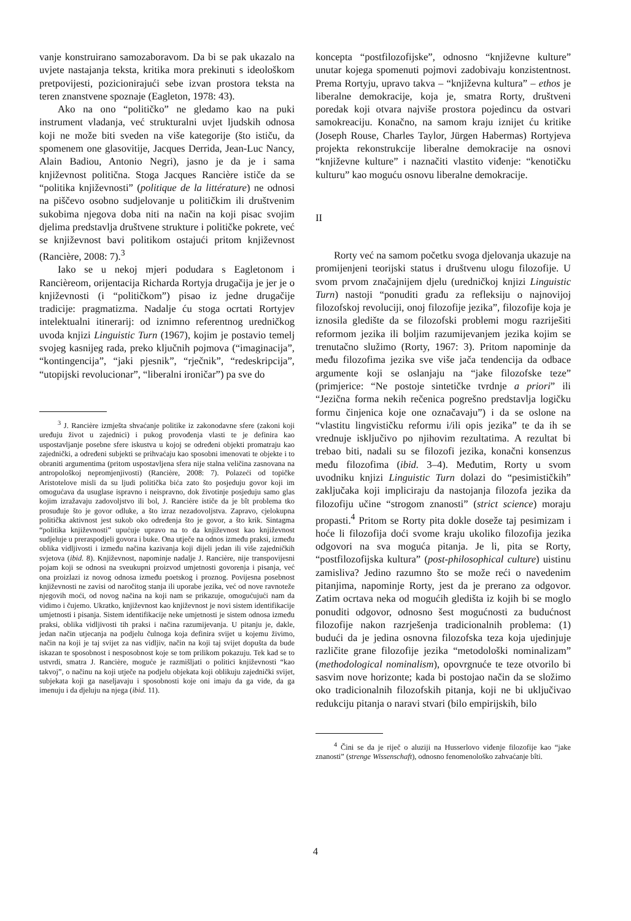vanje konstruirano samozaboravom. Da bi se pak ukazalo na uvjete nastajanja teksta, kritika mora prekinuti s ideološkom pretpovijesti, pozicionirajući sebe izvan prostora teksta na teren znanstvene spoznaje (Eagleton, 1978: 43).
Ako na ono “političko” ne gledamo kao na puki instrument vladanja, već strukturalni uvjet ljudskih odnosa koji ne može biti sveden na više kategorije (što ističu, da spomenem one glasovitije, Jacques Derrida, Jean-Luc Nancy, Alain Badiou, Antonio Negri), jasno je da je i sama književnost politična. Stoga Jacques Rancière ističe da se “politika književnosti” (politique de la littérature) ne odnosi na piščevo osobno sudjelovanje u političkim ili društvenim sukobima njegova doba niti na način na koji pisac svojim djelima predstavlja društvene strukture i političke pokrete, već se književnost bavi politikom ostajući pritom književnost (Rancière, 2008: 7).<sup>3</sup>
Iako se u nekoj mjeri podudara s Eagletonom i Rancièreom, orijentacija Richarda Rortyja drugačija je jer je o književnosti (i “političkom”) pisao iz jedne drugačije tradicije: pragmatizma. Nadalje ću stoga ocrtati Rortyjev intelektualni itinerarij: od iznimno referentnog uredničkog uvoda knjizi Linguistic Turn (1967), kojim je postavio temelj svojeg kasnijeg rada, preko ključnih pojmova (“imaginacija”, “kontingencija”, “jaki pjesnik”, “rječnik”, “redeskripcija”, “utopijski revolucionar”, “liberalni ironičar”) pa sve do
<sup>3</sup> J. Rancière izmješta shvaćanje politike iz zakonodavne sfere (zakoni koji uređuju život u zajednici) i pukog provođenja vlasti te je definira kao uspostavljanje posebne sfere iskustva u kojoj se određeni objekti promatraju kao zajednički, a određeni subjekti se prihvaćaju kao sposobni imenovati te objekte i to obraniti argumentima (pritom uspostavljena sfera nije stalna veličina zasnovana na antropološkoj nepromjenjivosti) (Rancière, 2008: 7). Polazeći od topičke Aristotelove misli da su ljudi politička bića zato što posjeduju govor koji im omogućava da usuglase ispravno i neispravno, dok životinje posjeduju samo glas kojim izražavaju zadovoljstvo ili bol, J. Rancière ističe da je bît problema tko prosuđuje što je govor odluke, a što izraz nezadovoljstva. Zapravo, cjelokupna politička aktivnost jest sukob oko određenja što je govor, a što krik. Sintagma “politika književnosti” upućuje upravo na to da književnost kao književnost sudjeluje u preraspodjeli govora i buke. Ona utječe na odnos između praksi, između oblika vidljivosti i između načina kazivanja koji dijeli jedan ili više zajedničkih svjetova (ibid. 8). Književnost, napominje nadalje J. Rancière, nije transpovijesni pojam koji se odnosi na sveukupni proizvod umjetnosti govorenja i pisanja, već ona proizlazi iz novog odnosa između poetskog i proznog. Povijesna posebnost književnosti ne zavisi od naročitog stanja ili uporabe jezika, već od nove ravnoteže njegovih moći, od novog načina na koji nam se prikazuje, omogućujući nam da vidimo i čujemo. Ukratko, književnost kao književnost je novi sistem identifikacije umjetnosti i pisanja. Sistem identifikacije neke umjetnosti je sistem odnosa između praksi, oblika vidljivosti tih praksi i načina razumijevanja. U pitanju je, dakle, jedan način utjecanja na podjelu čulnoga koja definira svijet u kojemu živimo, način na koji je taj svijet za nas vidljiv, način na koji taj svijet dopušta da bude iskazan te sposobnost i nesposobnost koje se tom prilikom pokazuju. Tek kad se to ustvrdi, smatra J. Rancière, moguće je razmišljati o politici književnosti “kao takvoj”, o načinu na koji utječe na podjelu objekata koji oblikuju zajednički svijet, subjekata koji ga naseljavaju i sposobnosti koje oni imaju da ga vide, da ga imenuju i da djeluju na njega (ibid. 11).
koncepta “postfilozofijske”, odnosno “književne kulture” unutar kojega spomenuti pojmovi zadobivaju konzistentnost. Prema Rortyju, upravo takva – “književna kultura” – ethos je liberalne demokracije, koja je, smatra Rorty, društveni poredak koji otvara najviše prostora pojedincu da ostvari samokreaciju. Konačno, na samom kraju iznijet ću kritike (Joseph Rouse, Charles Taylor, Jürgen Habermas) Rortyjeva projekta rekonstrukcije liberalne demokracije na osnovi “književne kulture” i naznačiti vlastito viđenje: “kenotičku kulturu” kao moguću osnovu liberalne demokracije.
II
Rorty već na samom početku svoga djelovanja ukazuje na promijenjeni teorijski status i društvenu ulogu filozofije. U svom prvom značajnijem djelu (uredničkoj knjizi Linguistic Turn) nastoji “ponuditi građu za refleksiju o najnovijoj filozofskoj revoluciji, onoj filozofije jezika”, filozofije koja je iznosila gledište da se filozofski problemi mogu razriješiti reformom jezika ili boljim razumijevanjem jezika kojim se trenutačno služimo (Rorty, 1967: 3). Pritom napominje da među filozofima jezika sve više jača tendencija da odbace argumente koji se oslanjaju na “jake filozofske teze” (primjerice: “Ne postoje sintetičke tvrdnje a priori” ili “Jezična forma nekih rečenica pogrešno predstavlja logičku formu činjenica koje one označavaju”) i da se oslone na “vlastitu lingvističku reformu i/ili opis jezika” te da ih se vrednuje isključivo po njihovim rezultatima. A rezultat bi trebao biti, nadali su se filozofi jezika, konačni konsenzus među filozofima (ibid. 3–4). Međutim, Rorty u svom uvodniku knjizi Linguistic Turn dolazi do “pesimističkih” zaključaka koji impliciraju da nastojanja filozofa jezika da filozofiju učine “strogom znanosti” (strict science) moraju propasti.<sup>4</sup> Pritom se Rorty pita dokle doseže taj pesimizam i hoće li filozofija doći svome kraju ukoliko filozofija jezika odgovori na sva moguća pitanja. Je li, pita se Rorty, “postfilozofijska kultura” (post-philosophical culture) uistinu zamisliva? Jedino razumno što se može reći o navedenim pitanjima, napominje Rorty, jest da je prerano za odgovor. Zatim ocrtava neka od mogućih gledišta iz kojih bi se moglo ponuditi odgovor, odnosno šest mogućnosti za budućnost filozofije nakon razrješenja tradicionalnih problema: (1) budući da je jedina osnovna filozofska teza koja ujedinjuje različite grane filozofije jezika “metodološki nominalizam” (methodological nominalism), opovrgnuće te teze otvorilo bi sasvim nove horizonte; kada bi postojao način da se složimo oko tradicionalnih filozofskih pitanja, koji ne bi uključivao redukciju pitanja o naravi stvari (bilo empirijskih, bilo
<sup>4</sup> Čini se da je riječ o aluziji na Husserlovo viđenje filozofije kao “jake znanosti” (strenge Wissenschaft), odnosno fenomenološko zahvaćanje bîti.
4